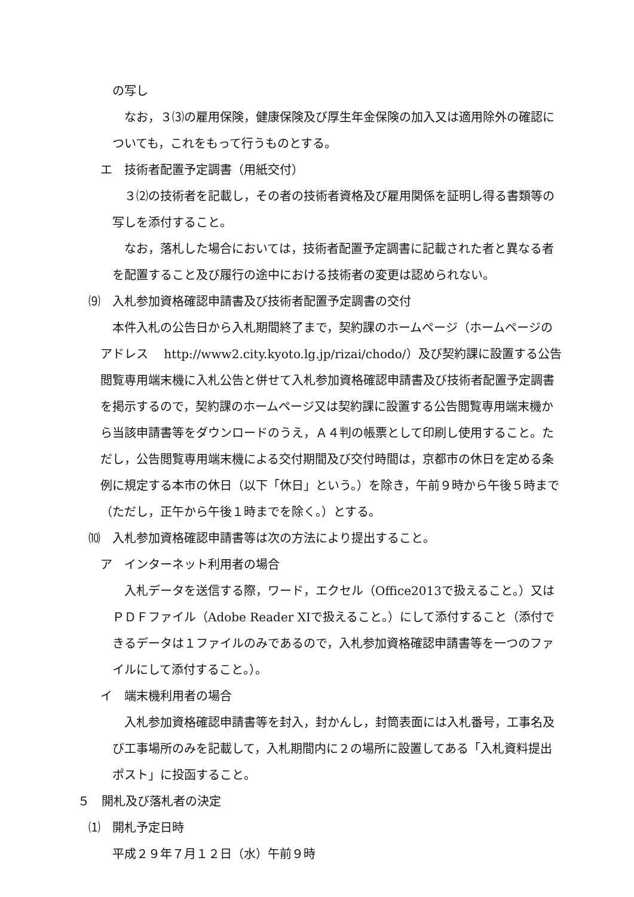の写し
　なお，３⑶の雇用保険，健康保険及び厚生年金保険の加入又は適用除外の確認についても，これをもって行うものとする。
エ　技術者配置予定調書（用紙交付）
　３⑵の技術者を記載し，その者の技術者資格及び雇用関係を証明し得る書類等の写しを添付すること。
　なお，落札した場合においては，技術者配置予定調書に記載された者と異なる者を配置すること及び履行の途中における技術者の変更は認められない。
⑼　入札参加資格確認申請書及び技術者配置予定調書の交付
　本件入札の公告日から入札期間終了まで，契約課のホームページ（ホームページのアドレス　 http://www2.city.kyoto.lg.jp/rizai/chodo/）及び契約課に設置する公告閲覧専用端末機に入札公告と併せて入札参加資格確認申請書及び技術者配置予定調書を掲示するので，契約課のホームページ又は契約課に設置する公告閲覧専用端末機から当該申請書等をダウンロードのうえ，Ａ４判の帳票として印刷し使用すること。ただし，公告閲覧専用端末機による交付期間及び交付時間は，京都市の休日を定める条例に規定する本市の休日（以下「休日」という。）を除き，午前９時から午後５時まで（ただし，正午から午後１時までを除く。）とする。
⑽　入札参加資格確認申請書等は次の方法により提出すること。
ア　インターネット利用者の場合
　入札データを送信する際，ワード，エクセル（Office2013で扱えること。）又はＰＤＦファイル（Adobe Reader XIで扱えること。）にして添付すること（添付できるデータは１ファイルのみであるので，入札参加資格確認申請書等を一つのファイルにして添付すること。）。
イ　端末機利用者の場合
　入札参加資格確認申請書等を封入，封かんし，封筒表面には入札番号，工事名及び工事場所のみを記載して，入札期間内に２の場所に設置してある「入札資料提出ポスト」に投函すること。
５　開札及び落札者の決定
⑴　開札予定日時
平成２９年７月１２日（水）午前９時